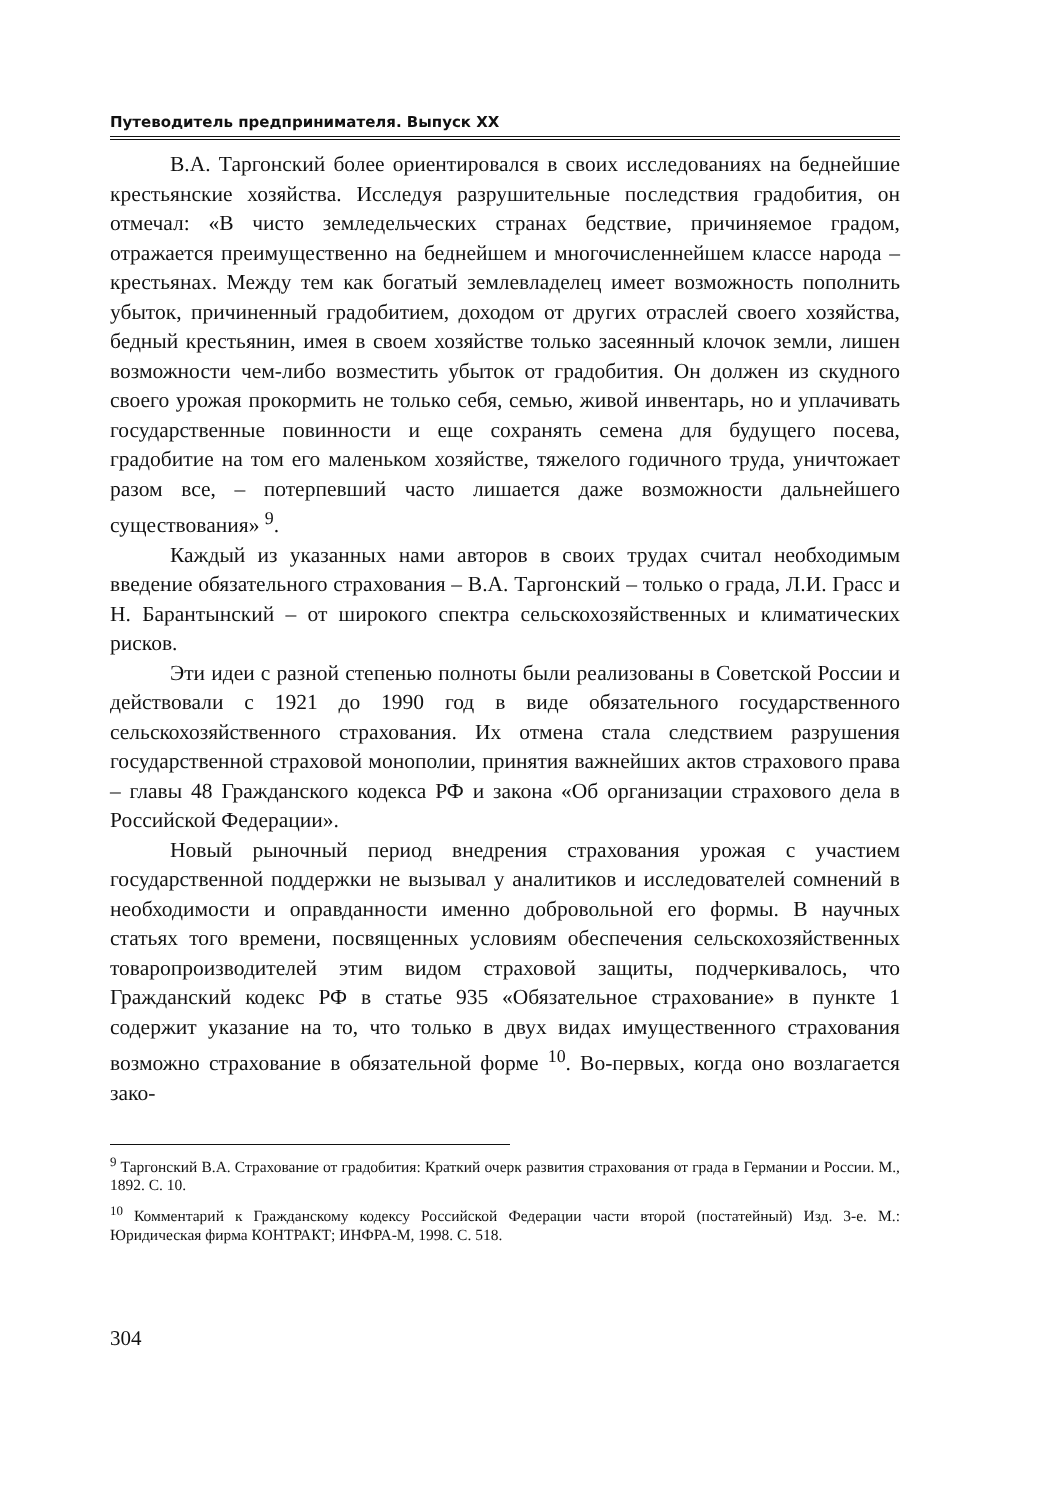Путеводитель предпринимателя. Выпуск XX
В.А. Таргонский более ориентировался в своих исследованиях на беднейшие крестьянские хозяйства. Исследуя разрушительные последствия градобития, он отмечал: «В чисто земледельческих странах бедствие, причиняемое градом, отражается преимущественно на беднейшем и многочисленнейшем классе народа – крестьянах. Между тем как богатый землевладелец имеет возможность пополнить убыток, причиненный градобитием, доходом от других отраслей своего хозяйства, бедный крестьянин, имея в своем хозяйстве только засеянный клочок земли, лишен возможности чем-либо возместить убыток от градобития. Он должен из скудного своего урожая прокормить не только себя, семью, живой инвентарь, но и уплачивать государственные повинности и еще сохранять семена для будущего посева, градобитие на том его маленьком хозяйстве, тяжелого годичного труда, уничтожает разом все, – потерпевший часто лишается даже возможности дальнейшего существования» <sup>9</sup>.
Каждый из указанных нами авторов в своих трудах считал необходимым введение обязательного страхования – В.А. Таргонский – только о града, Л.И. Грасс и Н. Барантынский – от широкого спектра сельскохозяйственных и климатических рисков.
Эти идеи с разной степенью полноты были реализованы в Советской России и действовали с 1921 до 1990 год в виде обязательного государственного сельскохозяйственного страхования. Их отмена стала следствием разрушения государственной страховой монополии, принятия важнейших актов страхового права – главы 48 Гражданского кодекса РФ и закона «Об организации страхового дела в Российской Федерации».
Новый рыночный период внедрения страхования урожая с участием государственной поддержки не вызывал у аналитиков и исследователей сомнений в необходимости и оправданности именно добровольной его формы. В научных статьях того времени, посвященных условиям обеспечения сельскохозяйственных товаропроизводителей этим видом страховой защиты, подчеркивалось, что Гражданский кодекс РФ в статье 935 «Обязательное страхование» в пункте 1 содержит указание на то, что только в двух видах имущественного страхования возможно страхование в обязательной форме <sup>10</sup>. Во-первых, когда оно возлагается зако-
<sup>9</sup> Таргонский В.А. Страхование от градобития: Краткий очерк развития страхования от града в Германии и России. М., 1892. С. 10.
<sup>10</sup> Комментарий к Гражданскому кодексу Российской Федерации части второй (постатейный) Изд. 3-е. М.: Юридическая фирма КОНТРАКТ; ИНФРА-М, 1998. С. 518.
304